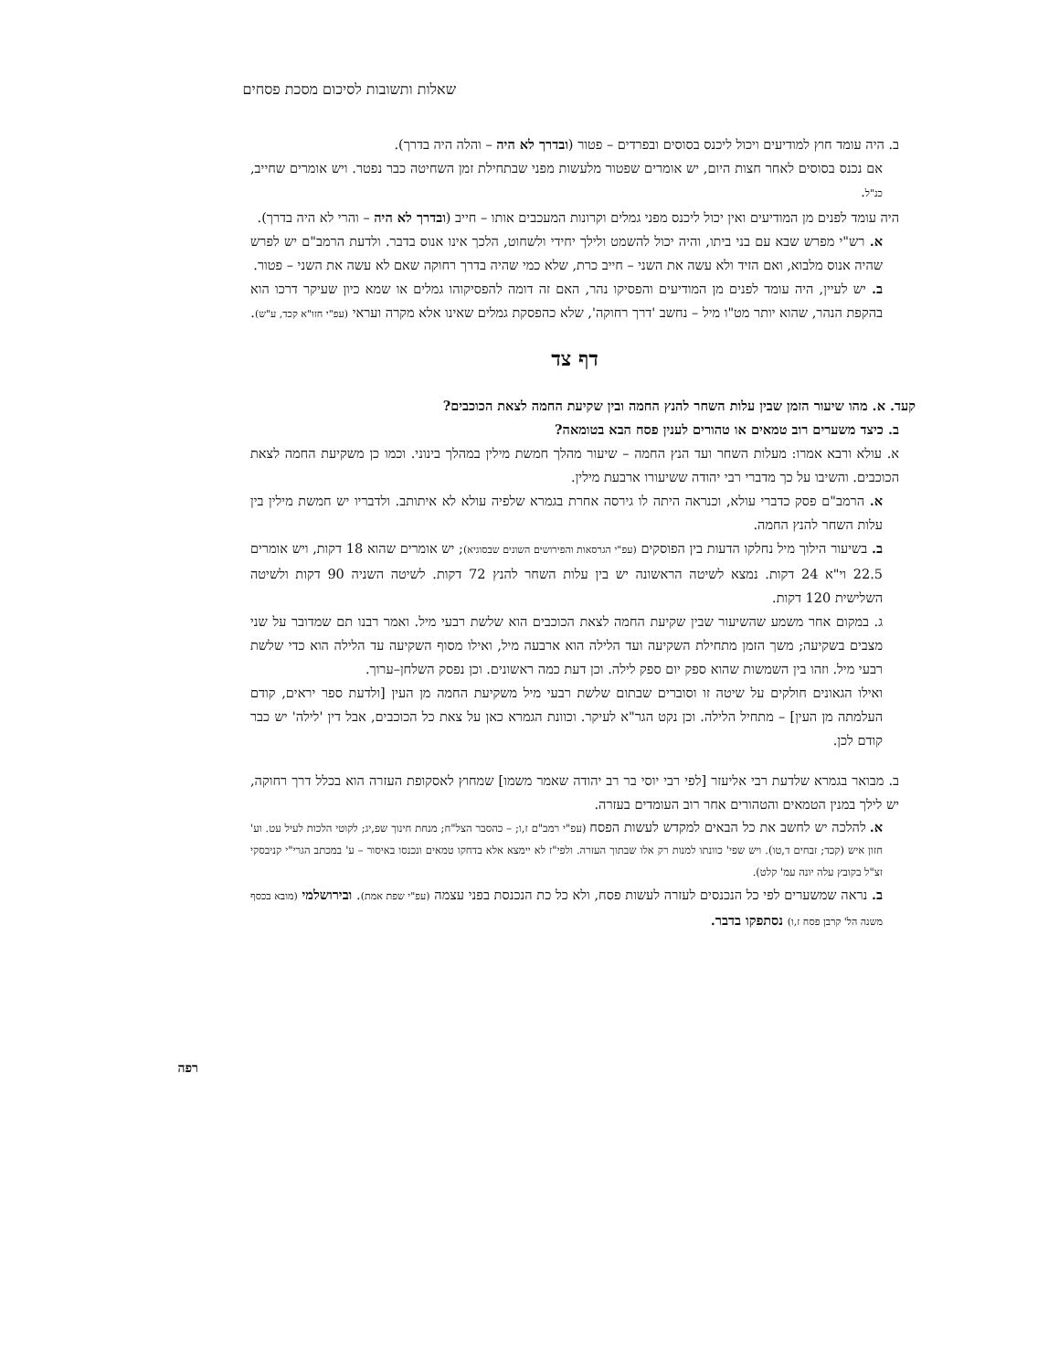שאלות ותשובות לסיכום מסכת פסחים
ב. היה עומד חוץ למודיעים ויכול ליכנס בסוסים ובפרדים – פטור (ובדרך לא היה – והלה היה בדרך).
אם נכנס בסוסים לאחר חצות היום, יש אומרים שפטור מלעשות מפני שבתחילת זמן השחיטה כבר נפטר. ויש אומרים שחייב, כנ"ל.
היה עומד לפנים מן המודיעים ואין יכול ליכנס מפני גמלים וקרונות המעכבים אותו – חייב (ובדרך לא היה – והרי לא היה בדרך).
א. רש"י מפרש שבא עם בני ביתו, והיה יכול להשמט ולילך יחידי ולשחוט, הלכך אינו אנוס בדבר. ולדעת הרמב"ם יש לפרש שהיה אנוס מלבוא, ואם הזיד ולא עשה את השני – חייב כרת, שלא כמי שהיה בדרך רחוקה שאם לא עשה את השני – פטור.
ב. יש לעיין, היה עומד לפנים מן המודיעים והפסיקו נהר, האם זה דומה להפסיקוהו גמלים או שמא כיון שעיקר דרכו הוא בהקפת הנהר, שהוא יותר מט"ו מיל – נחשב 'דרך רחוקה', שלא כהפסקת גמלים שאינו אלא מקרה ועראי (עפ"י חזו"א קכד, ע"ש).
דף צד
קעד. א. מהו שיעור הזמן שבין עלות השחר להנץ החמה ובין שקיעת החמה לצאת הכוכבים?
ב. כיצד משערים רוב טמאים או טהורים לענין פסח הבא בטומאה?
א. עולא ורבא אמרו: מעלות השחר ועד הנץ החמה – שיעור מהלך חמשת מילין במהלך בינוני. וכמו כן משקיעת החמה לצאת הכוכבים. והשיבו על כך מדברי רבי יהודה ששיעורו ארבעת מילין.
א. הרמב"ם פסק כדברי עולא, וכנראה היתה לו גירסה אחרת בגמרא שלפיה עולא לא איתותב. ולדבריו יש חמשת מילין בין עלות השחר להנץ החמה.
ב. בשיעור הילוך מיל נחלקו הדעות בין הפוסקים (עפ"י הגרסאות והפירושים השונים שבסוגיא); יש אומרים שהוא 18 דקות, ויש אומרים 22.5 וי"א 24 דקות. נמצא לשיטה הראשונה יש בין עלות השחר להנץ 72 דקות. לשיטה השניה 90 דקות ולשיטה השלישית 120 דקות.
ג. במקום אחר משמע שהשיעור שבין שקיעת החמה לצאת הכוכבים הוא שלשת רבעי מיל. ואמר רבנו תם שמדובר על שני מצבים בשקיעה; משך הזמן מתחילת השקיעה ועד הלילה הוא ארבעה מיל, ואילו מסוף השקיעה עד הלילה הוא כדי שלשת רבעי מיל. וזהו בין השמשות שהוא ספק יום ספק לילה. וכן דעת כמה ראשונים. וכן נפסק השלחן–ערוך.
ואילו הגאונים חולקים על שיטה זו וסוברים שבתום שלשת רבעי מיל משקיעת החמה מן העין [ולדעת ספר יראים, קודם העלמתה מן העין] – מתחיל הלילה. וכן נקט הגר"א לעיקר. וכוונת הגמרא כאן על צאת כל הכוכבים, אבל דין 'לילה' יש כבר קודם לכן.
ב. מבואר בגמרא שלדעת רבי אליעזר [לפי רבי יוסי בר רב יהודה שאמר משמו] שמחוץ לאסקופת העזרה הוא בכלל דרך רחוקה, יש לילך במנין הטמאים והטהורים אחר רוב העומדים בעזרה.
א. להלכה יש לחשב את כל הבאים למקדש לעשות הפסח (עפ"י רמב"ם ז,ו; – כהסבר הצל"ח; מנחת חינוך שפ,יג; לקוטי הלכות לעיל עט. וע' חזון איש (קכד; זבחים ד,טו). ויש שפי' כוונתו למנות רק אלו שבתוך העזרה. ולפי"ז לא יימצא אלא בדחקו טמאים ונכנסו באיסור – ע' במכתב הגרי"י קניבסקי זצ"ל בקובץ עלה יונה עמ' קלט).
ב. נראה שמשערים לפי כל הנכנסים לעזרה לעשות פסח, ולא כל כת הנכנסת בפני עצמה (עפ"י שפת אמת). ובירושלמי (מובא בכסף משנה הל' קרבן פסח ז,ו) נסתפקו בדבר.
רפה